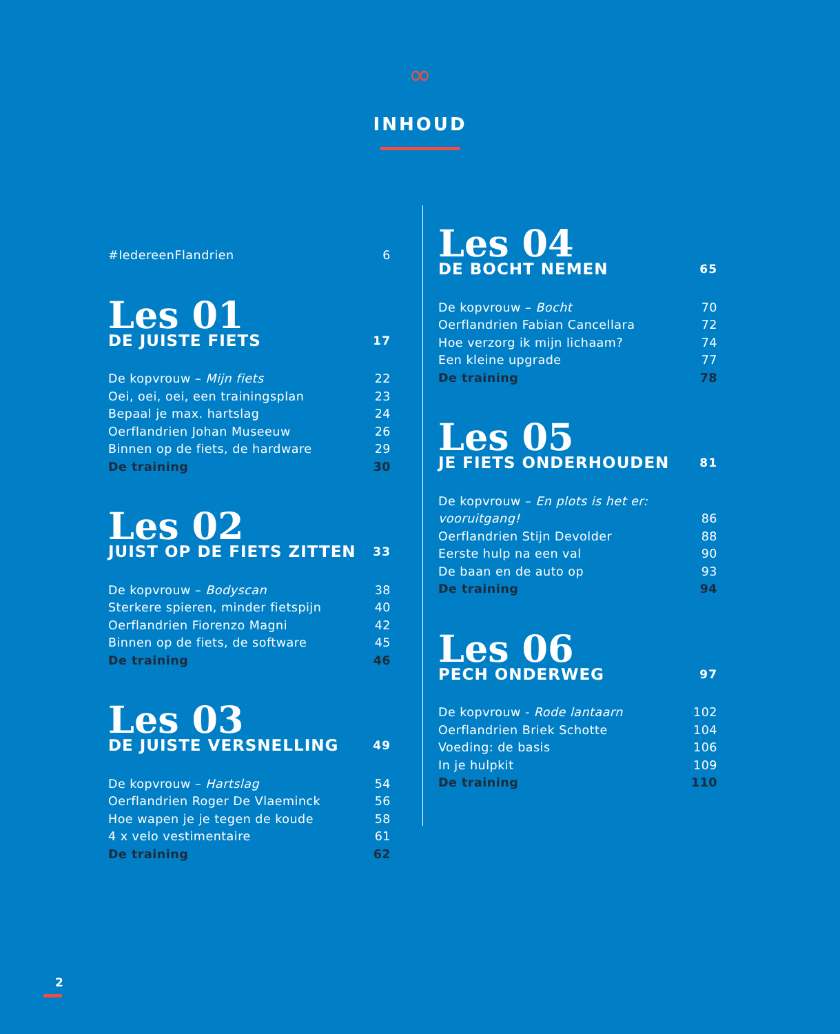∞
INHOUD
#IedereenFlandrien 6
Les 01
DE JUISTE FIETS 17
De kopvrouw – Mijn fiets 22
Oei, oei, oei, een trainingsplan 23
Bepaal je max. hartslag 24
Oerflandrien Johan Museeuw 26
Binnen op de fiets, de hardware 29
De training 30
Les 02
JUIST OP DE FIETS ZITTEN 33
De kopvrouw – Bodyscan 38
Sterkere spieren, minder fietspijn 40
Oerflandrien Fiorenzo Magni 42
Binnen op de fiets, de software 45
De training 46
Les 03
DE JUISTE VERSNELLING 49
De kopvrouw – Hartslag 54
Oerflandrien Roger De Vlaeminck 56
Hoe wapen je je tegen de koude 58
4 x velo vestimentaire 61
De training 62
Les 04
DE BOCHT NEMEN 65
De kopvrouw – Bocht 70
Oerflandrien Fabian Cancellara 72
Hoe verzorg ik mijn lichaam? 74
Een kleine upgrade 77
De training 78
Les 05
JE FIETS ONDERHOUDEN 81
De kopvrouw – En plots is het er:
vooruitgang! 86
Oerflandrien Stijn Devolder 88
Eerste hulp na een val 90
De baan en de auto op 93
De training 94
Les 06
PECH ONDERWEG 97
De kopvrouw - Rode lantaarn 102
Oerflandrien Briek Schotte 104
Voeding: de basis 106
In je hulpkit 109
De training 110
2